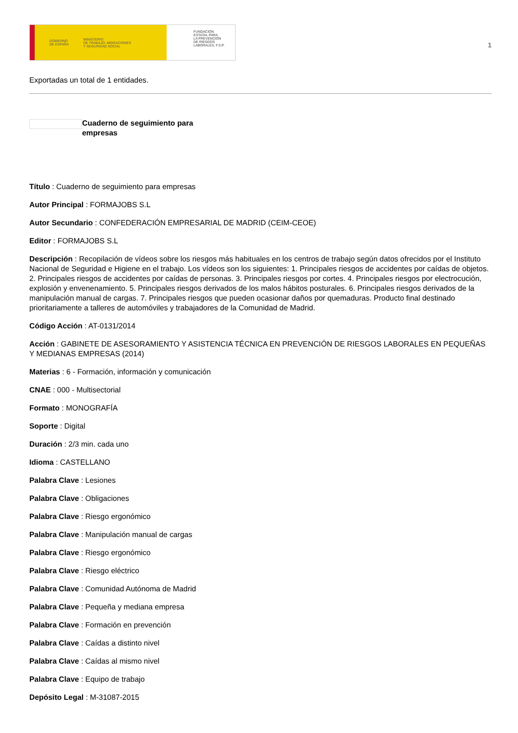GOBIERNO
DE ESPAÑA MINISTERIO
DE TRABAJO, MIGRACIONES
Y SEGURIDAD SOCIAL
FUNDACIÓN
ESTATAL PARA
LA PREVENCIÓN
DE RIESGOS
LABORALES, F.S.P.
1
Exportadas un total de 1 entidades.
Cuaderno de seguimiento para empresas
Título : Cuaderno de seguimiento para empresas
Autor Principal : FORMAJOBS S.L
Autor Secundario : CONFEDERACIÓN EMPRESARIAL DE MADRID (CEIM-CEOE)
Editor : FORMAJOBS S.L
Descripción : Recopilación de vídeos sobre los riesgos más habituales en los centros de trabajo según datos ofrecidos por el Instituto Nacional de Seguridad e Higiene en el trabajo. Los vídeos son los siguientes: 1. Principales riesgos de accidentes por caídas de objetos. 2. Principales riesgos de accidentes por caídas de personas. 3. Principales riesgos por cortes. 4. Principales riesgos por electrocución, explosión y envenenamiento. 5. Principales riesgos derivados de los malos hábitos posturales. 6. Principales riesgos derivados de la manipulación manual de cargas. 7. Principales riesgos que pueden ocasionar daños por quemaduras. Producto final destinado prioritariamente a talleres de automóviles y trabajadores de la Comunidad de Madrid.
Código Acción : AT-0131/2014
Acción : GABINETE DE ASESORAMIENTO Y ASISTENCIA TÉCNICA EN PREVENCIÓN DE RIESGOS LABORALES EN PEQUEÑAS Y MEDIANAS EMPRESAS (2014)
Materias : 6 - Formación, información y comunicación
CNAE : 000 - Multisectorial
Formato : MONOGRAFÍA
Soporte : Digital
Duración : 2/3 min. cada uno
Idioma : CASTELLANO
Palabra Clave : Lesiones
Palabra Clave : Obligaciones
Palabra Clave : Riesgo ergonómico
Palabra Clave : Manipulación manual de cargas
Palabra Clave : Riesgo ergonómico
Palabra Clave : Riesgo eléctrico
Palabra Clave : Comunidad Autónoma de Madrid
Palabra Clave : Pequeña y mediana empresa
Palabra Clave : Formación en prevención
Palabra Clave : Caídas a distinto nivel
Palabra Clave : Caídas al mismo nivel
Palabra Clave : Equipo de trabajo
Depósito Legal : M-31087-2015